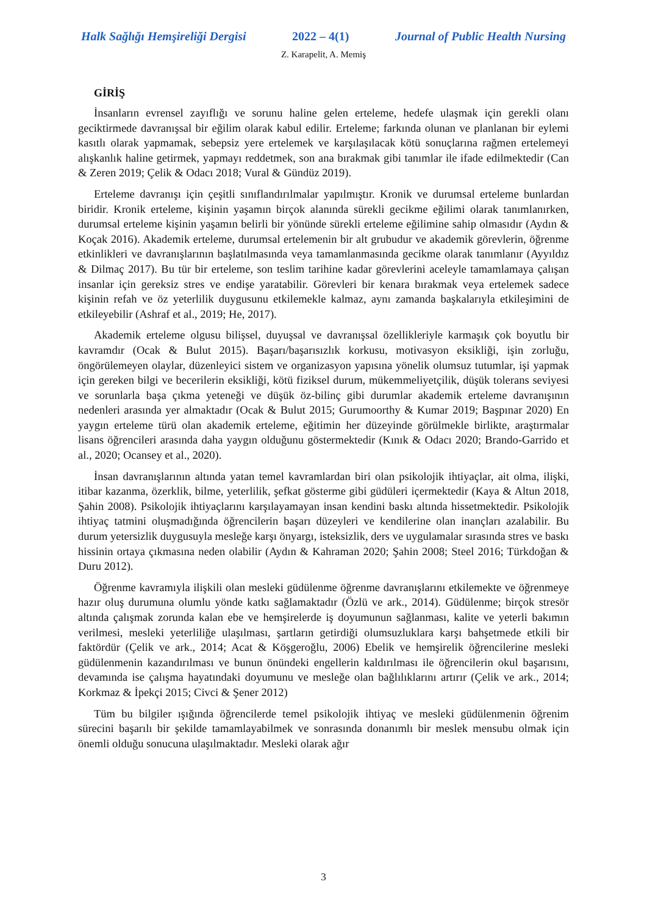Halk Sağlığı Hemşireliği Dergisi 2022 – 4(1) Journal of Public Health Nursing
Z. Karapelit, A. Memiş
GİRİŞ
İnsanların evrensel zayıflığı ve sorunu haline gelen erteleme, hedefe ulaşmak için gerekli olanı geciktirmede davranışsal bir eğilim olarak kabul edilir. Erteleme; farkında olunan ve planlanan bir eylemi kasıtlı olarak yapmamak, sebepsiz yere ertelemek ve karşılaşılacak kötü sonuçlarına rağmen ertelemeyi alışkanlık haline getirmek, yapmayı reddetmek, son ana bırakmak gibi tanımlar ile ifade edilmektedir (Can & Zeren 2019; Çelik & Odacı 2018; Vural & Gündüz 2019).
Erteleme davranışı için çeşitli sınıflandırılmalar yapılmıştır. Kronik ve durumsal erteleme bunlardan biridir. Kronik erteleme, kişinin yaşamın birçok alanında sürekli gecikme eğilimi olarak tanımlanırken, durumsal erteleme kişinin yaşamın belirli bir yönünde sürekli erteleme eğilimine sahip olmasıdır (Aydın & Koçak 2016). Akademik erteleme, durumsal ertelemenin bir alt grubudur ve akademik görevlerin, öğrenme etkinlikleri ve davranışlarının başlatılmasında veya tamamlanmasında gecikme olarak tanımlanır (Ayyıldız & Dilmaç 2017). Bu tür bir erteleme, son teslim tarihine kadar görevlerini aceleyle tamamlamaya çalışan insanlar için gereksiz stres ve endişe yaratabilir. Görevleri bir kenara bırakmak veya ertelemek sadece kişinin refah ve öz yeterlilik duygusunu etkilemekle kalmaz, aynı zamanda başkalarıyla etkileşimini de etkileyebilir (Ashraf et al., 2019; He, 2017).
Akademik erteleme olgusu bilişsel, duyuşsal ve davranışsal özellikleriyle karmaşık çok boyutlu bir kavramdır (Ocak & Bulut 2015). Başarı/başarısızlık korkusu, motivasyon eksikliği, işin zorluğu, öngörülemeyen olaylar, düzenleyici sistem ve organizasyon yapısına yönelik olumsuz tutumlar, işi yapmak için gereken bilgi ve becerilerin eksikliği, kötü fiziksel durum, mükemmeliyetçilik, düşük tolerans seviyesi ve sorunlarla başa çıkma yeteneği ve düşük öz-bilinç gibi durumlar akademik erteleme davranışının nedenleri arasında yer almaktadır (Ocak & Bulut 2015; Gurumoorthy & Kumar 2019; Başpınar 2020) En yaygın erteleme türü olan akademik erteleme, eğitimin her düzeyinde görülmekle birlikte, araştırmalar lisans öğrencileri arasında daha yaygın olduğunu göstermektedir (Kınık & Odacı 2020; Brando-Garrido et al., 2020; Ocansey et al., 2020).
İnsan davranışlarının altında yatan temel kavramlardan biri olan psikolojik ihtiyaçlar, ait olma, ilişki, itibar kazanma, özerklik, bilme, yeterlilik, şefkat gösterme gibi güdüleri içermektedir (Kaya & Altun 2018, Şahin 2008). Psikolojik ihtiyaçlarını karşılayamayan insan kendini baskı altında hissetmektedir. Psikolojik ihtiyaç tatmini oluşmadığında öğrencilerin başarı düzeyleri ve kendilerine olan inançları azalabilir. Bu durum yetersizlik duygusuyla mesleğe karşı önyargı, isteksizlik, ders ve uygulamalar sırasında stres ve baskı hissinin ortaya çıkmasına neden olabilir (Aydın & Kahraman 2020; Şahin 2008; Steel 2016; Türkdoğan & Duru 2012).
Öğrenme kavramıyla ilişkili olan mesleki güdülenme öğrenme davranışlarını etkilemekte ve öğrenmeye hazır oluş durumuna olumlu yönde katkı sağlamaktadır (Özlü ve ark., 2014). Güdülenme; birçok stresör altında çalışmak zorunda kalan ebe ve hemşirelerde iş doyumunun sağlanması, kalite ve yeterli bakımın verilmesi, mesleki yeterliliğe ulaşılması, şartların getirdiği olumsuzluklara karşı bahşetmede etkili bir faktördür (Çelik ve ark., 2014; Acat & Köşgeroğlu, 2006) Ebelik ve hemşirelik öğrencilerine mesleki güdülenmenin kazandırılması ve bunun önündeki engellerin kaldırılması ile öğrencilerin okul başarısını, devamında ise çalışma hayatındaki doyumunu ve mesleğe olan bağlılıklarını artırır (Çelik ve ark., 2014; Korkmaz & İpekçi 2015; Civci & Şener 2012)
Tüm bu bilgiler ışığında öğrencilerde temel psikolojik ihtiyaç ve mesleki güdülenmenin öğrenim sürecini başarılı bir şekilde tamamlayabilmek ve sonrasında donanımlı bir meslek mensubu olmak için önemli olduğu sonucuna ulaşılmaktadır. Mesleki olarak ağır
3